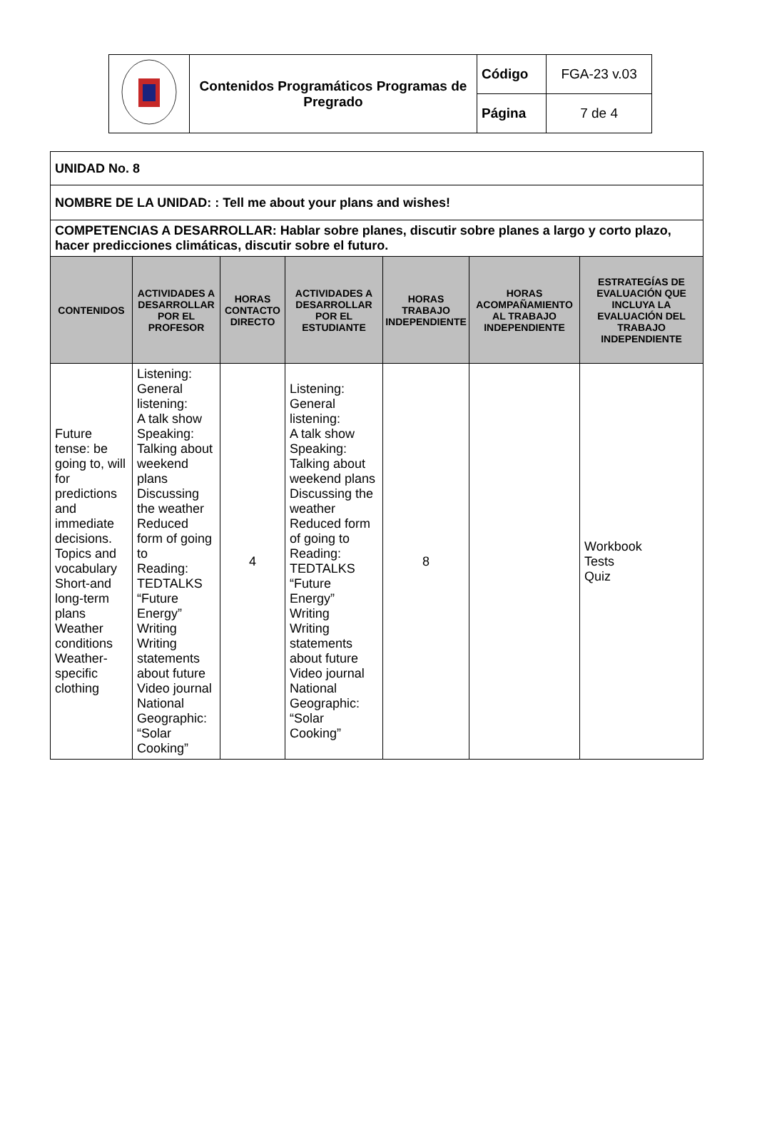| | Contenidos Programáticos Programas de Pregrado | Código | FGA-23 v.03 |
| | | Página | 7 de 4 |
| UNIDAD No. 8 | | | | | | |
| NOMBRE DE LA UNIDAD: : Tell me about your plans and wishes! | | | | | | |
| COMPETENCIAS A DESARROLLAR: Hablar sobre planes, discutir sobre planes a largo y corto plazo, hacer predicciones climáticas, discutir sobre el futuro. | | | | | | |
| CONTENIDOS | ACTIVIDADES A DESARROLLAR POR EL PROFESOR | HORAS CONTACTO DIRECTO | ACTIVIDADES A DESARROLLAR POR EL ESTUDIANTE | HORAS TRABAJO INDEPENDIENTE | HORAS ACOMPAÑAMIENTO AL TRABAJO INDEPENDIENTE | ESTRATEGÍAS DE EVALUACIÓN QUE INCLUYA LA EVALUACIÓN DEL TRABAJO INDEPENDIENTE |
| Future tense: be going to, will for predictions and immediate decisions. Topics and vocabulary Short-and long-term plans Weather conditions Weather-specific clothing | Listening: General listening: A talk show Speaking: Talking about weekend plans Discussing the weather Reduced form of going to Reading: TEDTALKS “Future Energy” Writing Writing statements about future Video journal National Geographic: “Solar Cooking” | 4 | Listening: General listening: A talk show Speaking: Talking about weekend plans Discussing the weather Reduced form of going to Reading: TEDTALKS “Future Energy” Writing Writing statements about future Video journal National Geographic: “Solar Cooking” | 8 | | Workbook Tests Quiz |